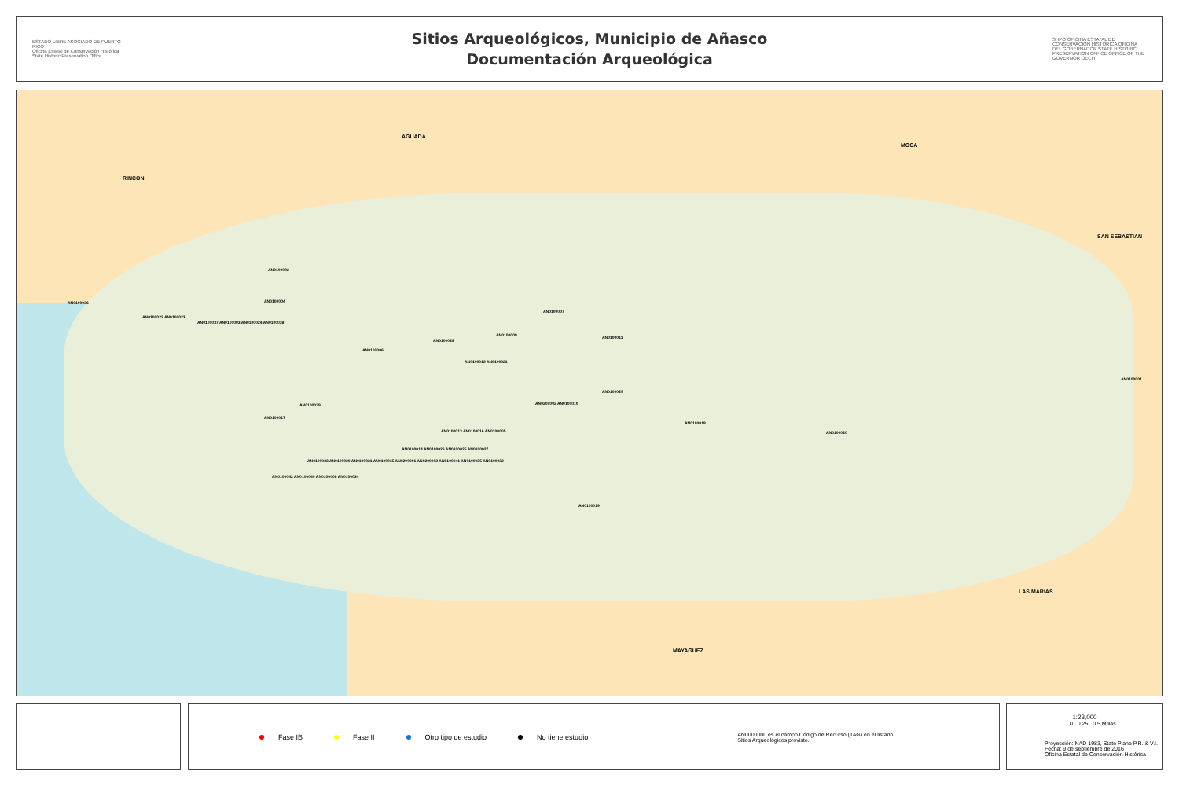ESTADO LIBRE ASOCIADO DE PUERTO RICO
Oficina Estatal de Conservación Histórica
State Historic Preservation Office
Sitios Arqueológicos, Municipio de Añasco
Documentación Arqueológica
SHPO OFICINA ESTATAL DE CONSERVACIÓN HISTÓRICA OFICINA DEL GOBERNADOR STATE HISTORIC PRESERVATION OFFICE OFFICE OF THE GOVERNOR OECH
AGUADA
MOCA
RINCON
SAN SEBASTIAN
LAS MARIAS
MAYAGUEZ
AN0100002
AN0100036 AN0100004
AN0100022 AN0100023
AN0100037 AN0100003 AN0100024 AN0100038
AN0100007
AN0100028
AN0100009
AN0100011
AN0100006
AN0100012 AN0100021
AN0100001
AN0100029
AN0200002 AN0100010
AN0100039
AN0100017
AN0100018
AN0100013 AN0100016 AN0100005 AN0100020
AN0100014 AN0100026 AN0100025 AN0100027
AN0100033 AN0100030 AN0100031 AN0100015 AN0200001 AN0200003 AN0100041 AN0100035 AN0100032
AN0100042 AN0100040 AN0100008 AN0100034
AN0100019
Fase IB Fase II Otro tipo de estudio No tiene estudio AN0000000 es el campo Código de Recurso (TAG) en el listado
Sitios Arqueológicos provisto.
1:23,000
0 0.25 0.5 Millas
Proyección: NAD 1983, State Plane P.R. & V.I.
Fecha: 9 de septiembre de 2016
Oficina Estatal de Conservación Histórica